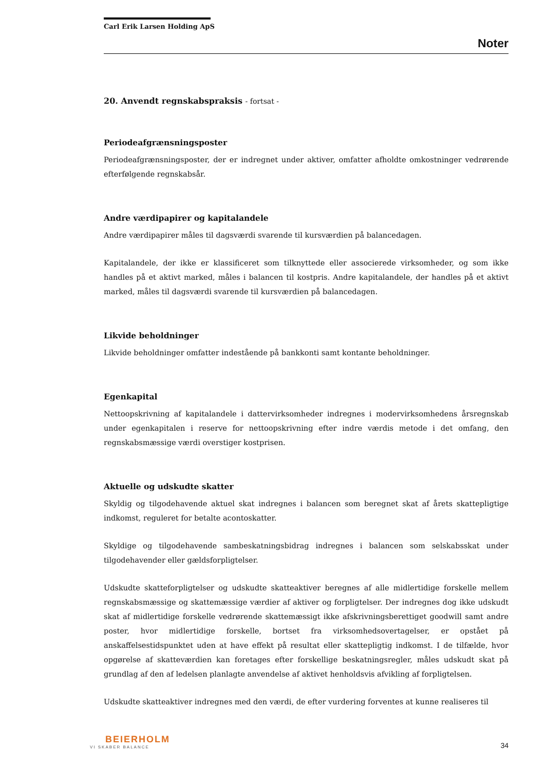Carl Erik Larsen Holding ApS
Noter
20. Anvendt regnskabspraksis - fortsat -
Periodeafgrænsningsposter
Periodeafgrænsningsposter, der er indregnet under aktiver, omfatter afholdte omkostninger vedrørende efterfølgende regnskabsår.
Andre værdipapirer og kapitalandele
Andre værdipapirer måles til dagsværdi svarende til kursværdien på balancedagen.
Kapitalandele, der ikke er klassificeret som tilknyttede eller associerede virksomheder, og som ikke handles på et aktivt marked, måles i balancen til kostpris. Andre kapitalandele, der handles på et aktivt marked, måles til dagsværdi svarende til kursværdien på balancedagen.
Likvide beholdninger
Likvide beholdninger omfatter indestående på bankkonti samt kontante beholdninger.
Egenkapital
Nettoopskrivning af kapitalandele i dattervirksomheder indregnes i modervirksomhedens årsregnskab under egenkapitalen i reserve for nettoopskrivning efter indre værdis metode i det omfang, den regnskabsmæssige værdi overstiger kostprisen.
Aktuelle og udskudte skatter
Skyldig og tilgodehavende aktuel skat indregnes i balancen som beregnet skat af årets skattepligtige indkomst, reguleret for betalte acontoskatter.
Skyldige og tilgodehavende sambeskatningsbidrag indregnes i balancen som selskabsskat under tilgodehavender eller gældsforpligtelser.
Udskudte skatteforpligtelser og udskudte skatteaktiver beregnes af alle midlertidige forskelle mellem regnskabsmæssige og skattemæssige værdier af aktiver og forpligtelser. Der indregnes dog ikke udskudt skat af midlertidige forskelle vedrørende skattemæssigt ikke afskrivningsberettiget goodwill samt andre poster, hvor midlertidige forskelle, bortset fra virksomhedsovertagelser, er opstået på anskaffelsestidspunktet uden at have effekt på resultat eller skattepligtig indkomst. I de tilfælde, hvor opgørelse af skatteværdien kan foretages efter forskellige beskatningsregler, måles udskudt skat på grundlag af den af ledelsen planlagte anvendelse af aktivet henholdsvis afvikling af forpligtelsen.
Udskudte skatteaktiver indregnes med den værdi, de efter vurdering forventes at kunne realiseres til
BEIERHOLM
VI SKABER BALANCE
34